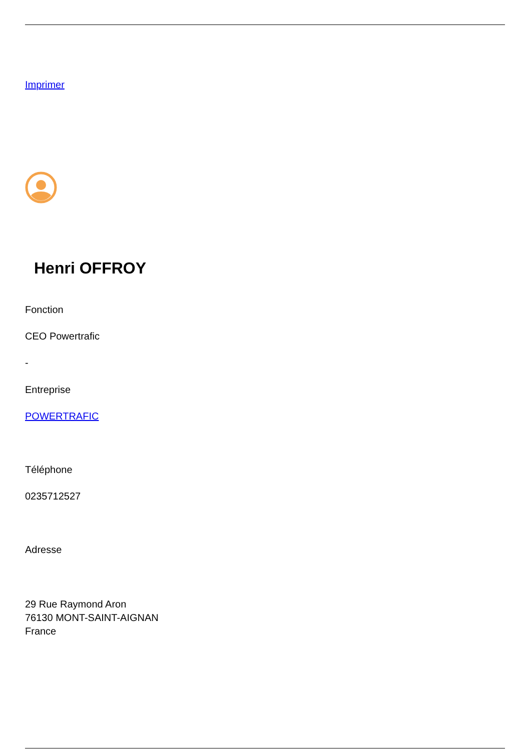Imprimer
Henri OFFROY
Fonction
CEO Powertrafic
-
Entreprise
POWERTRAFIC
Téléphone
0235712527
Adresse
29 Rue Raymond Aron
76130 MONT-SAINT-AIGNAN
France